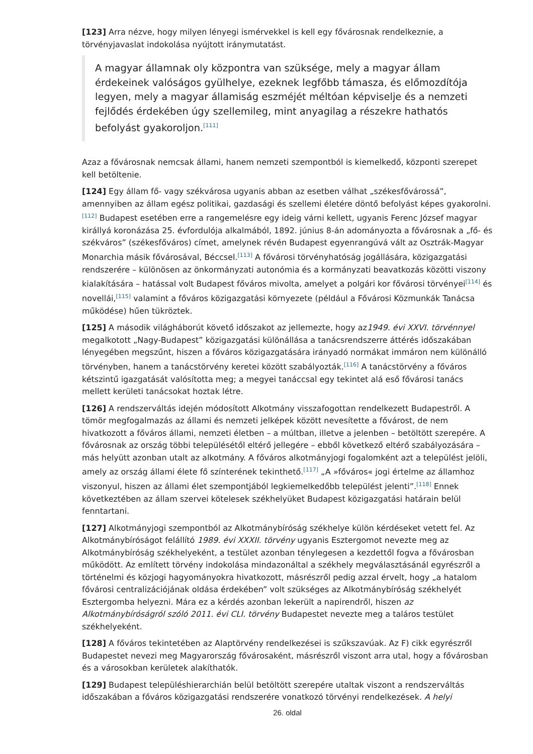[123] Arra nézve, hogy milyen lényegi ismérvekkel is kell egy fővárosnak rendelkeznie, a törvényjavaslat indokolása nyújtott iránymutatást.
A magyar államnak oly központra van szüksége, mely a magyar állam érdekeinek valóságos gyülhelye, ezeknek legfőbb támasza, és előmozdítója legyen, mely a magyar államiság eszméjét méltóan képviselje és a nemzeti fejlődés érdekében úgy szellemileg, mint anyagilag a részekre hathatós befolyást gyakoroljon.<sup>[111]</sup>
Azaz a fővárosnak nemcsak állami, hanem nemzeti szempontból is kiemelkedő, központi szerepet kell betöltenie.
[124] Egy állam fő- vagy székvárosa ugyanis abban az esetben válhat „székesfővárossá”, amennyiben az állam egész politikai, gazdasági és szellemi életére döntő befolyást képes gyakorolni.<sup>[112]</sup> Budapest esetében erre a rangemelésre egy ideig várni kellett, ugyanis Ferenc József magyar királlyá koronázása 25. évfordulója alkalmából, 1892. június 8-án adományozta a fővárosnak a „fő- és székváros” (székesfőváros) címet, amelynek révén Budapest egyenrangúvá vált az Osztrák-Magyar Monarchia másik fővárosával, Béccsel.<sup>[113]</sup> A fővárosi törvényhatóság jogállására, közigazgatási rendszerére – különösen az önkormányzati autonómia és a kormányzati beavatkozás közötti viszony kialakítására – hatással volt Budapest főváros mivolta, amelyet a polgári kor fővárosi törvényei<sup>[114]</sup> és novellái,<sup>[115]</sup> valamint a főváros közigazgatási környezete (például a Fővárosi Közmunkák Tanácsa működése) hűen tükröztek.
[125] A második világháborút követő időszakot az jellemezte, hogy az1949. évi XXVI. törvénnyel megalkotott „Nagy-Budapest” közigazgatási különállása a tanácsrendszerre áttérés időszakában lényegében megszűnt, hiszen a főváros közigazgatására irányadó normákat immáron nem különálló törvényben, hanem a tanácstörvény keretei között szabályozták.<sup>[116]</sup> A tanácstörvény a főváros kétszintű igazgatását valósította meg; a megyei tanáccsal egy tekintet alá eső fővárosi tanács mellett kerületi tanácsokat hoztak létre.
[126] A rendszerváltás idején módosított Alkotmány visszafogottan rendelkezett Budapestről. A tömör megfogalmazás az állami és nemzeti jelképek között nevesítette a fővárost, de nem hivatkozott a főváros állami, nemzeti életben – a múltban, illetve a jelenben – betöltött szerepére. A fővárosnak az ország többi településétől eltérő jellegére – ebből következő eltérő szabályozására – más helyütt azonban utalt az alkotmány. A főváros alkotmányjogi fogalomként azt a települést jelöli, amely az ország állami élete fő színterének tekinthető.<sup>[117]</sup> „A »főváros« jogi értelme az államhoz viszonyul, hiszen az állami élet szempontjából legkiemelkedőbb települést jelenti”.<sup>[118]</sup> Ennek következtében az állam szervei kötelesek székhelyüket Budapest közigazgatási határain belül fenntartani.
[127] Alkotmányjogi szempontból az Alkotmánybíróság székhelye külön kérdéseket vetett fel. Az Alkotmánybíróságot felállító 1989. évi XXXII. törvény ugyanis Esztergomot nevezte meg az Alkotmánybíróság székhelyeként, a testület azonban ténylegesen a kezdettől fogva a fővárosban működött. Az említett törvény indokolása mindazonáltal a székhely megválasztásánál egyrészről a történelmi és közjogi hagyományokra hivatkozott, másrészről pedig azzal érvelt, hogy „a hatalom fővárosi centralizációjának oldása érdekében” volt szükséges az Alkotmánybíróság székhelyét Esztergomba helyezni. Mára ez a kérdés azonban lekerült a napirendről, hiszen az Alkotmánybíróságról szóló 2011. évi CLI. törvény Budapestet nevezte meg a taláros testület székhelyeként.
[128] A főváros tekintetében az Alaptörvény rendelkezései is szűkszavúak. Az F) cikk egyrészről Budapestet nevezi meg Magyarország fővárosaként, másrészről viszont arra utal, hogy a fővárosban és a városokban kerületek alakíthatók.
[129] Budapest településhierarchián belül betöltött szerepére utaltak viszont a rendszerváltás időszakában a főváros közigazgatási rendszerére vonatkozó törvényi rendelkezések. A helyi
26. oldal